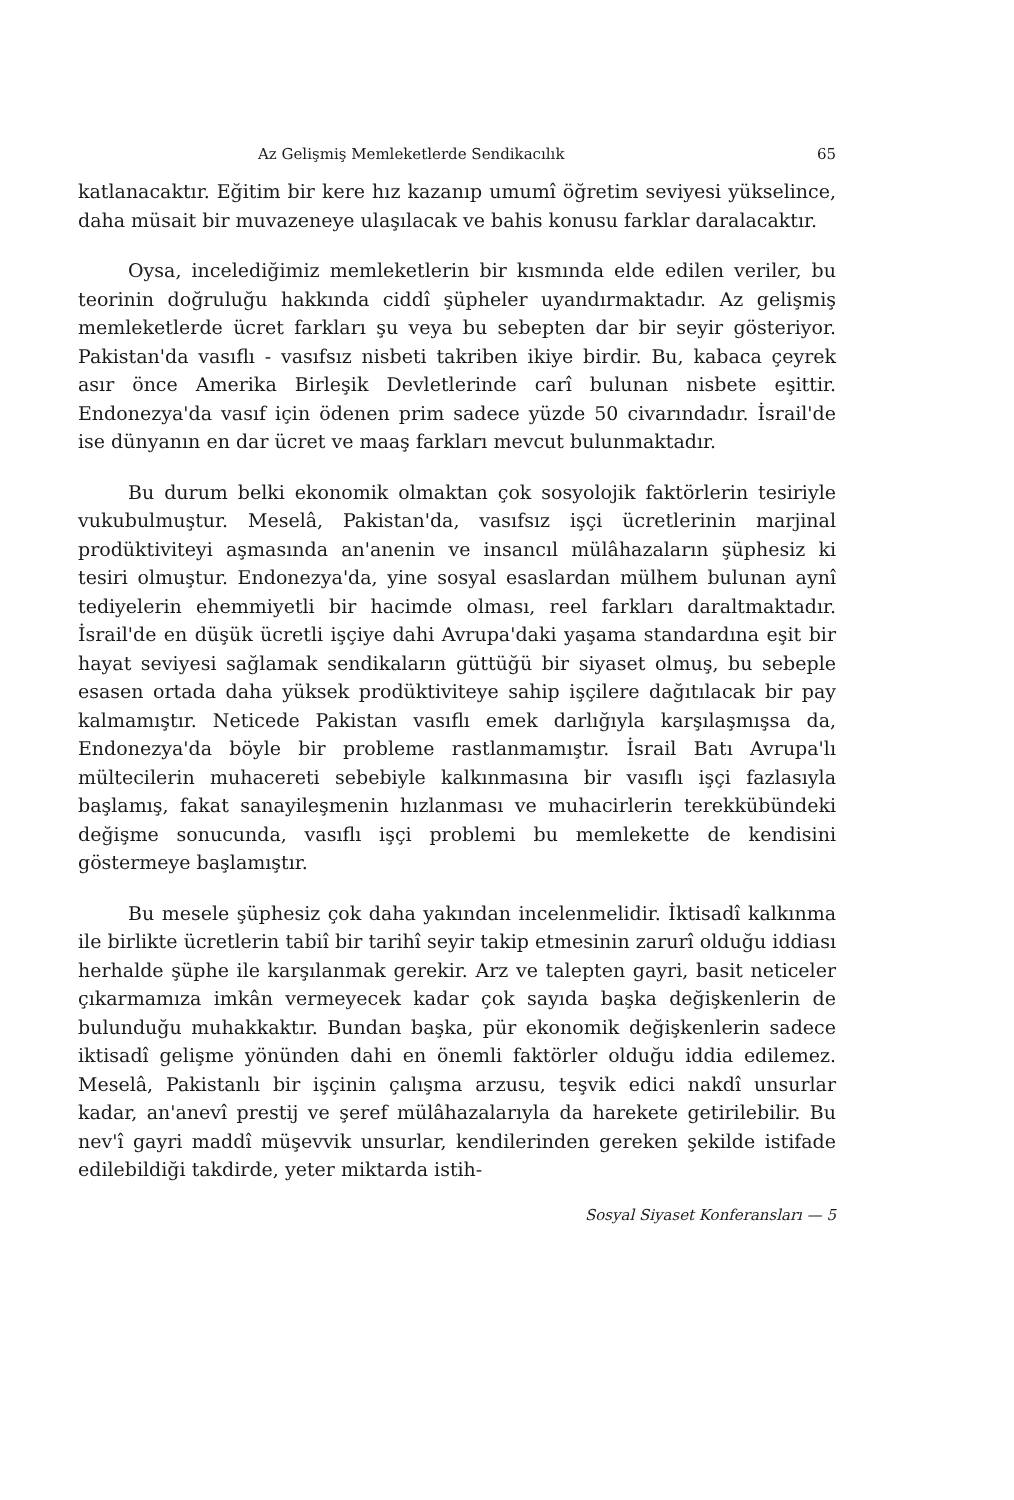Az Gelişmiş Memleketlerde Sendikacılık 65
katlanacaktır. Eğitim bir kere hız kazanıp umumî öğretim seviyesi yükselince, daha müsait bir muvazeneye ulaşılacak ve bahis konusu farklar daralacaktır.
Oysa, incelediğimiz memleketlerin bir kısmında elde edilen veriler, bu teorinin doğruluğu hakkında ciddî şüpheler uyandırmaktadır. Az gelişmiş memleketlerde ücret farkları şu veya bu sebepten dar bir seyir gösteriyor. Pakistan'da vasıflı - vasıfsız nisbeti takriben ikiye birdir. Bu, kabaca çeyrek asır önce Amerika Birleşik Devletlerinde carî bulunan nisbete eşittir. Endonezya'da vasıf için ödenen prim sadece yüzde 50 civarındadır. İsrail'de ise dünyanın en dar ücret ve maaş farkları mevcut bulunmaktadır.
Bu durum belki ekonomik olmaktan çok sosyolojik faktörlerin tesiriyle vukubulmuştur. Meselâ, Pakistan'da, vasıfsız işçi ücretlerinin marjinal prodüktiviteyi aşmasında an'anenin ve insancıl mülâhazaların şüphesiz ki tesiri olmuştur. Endonezya'da, yine sosyal esaslardan mülhem bulunan aynî tediyelerin ehemmiyetli bir hacimde olması, reel farkları daraltmaktadır. İsrail'de en düşük ücretli işçiye dahi Avrupa'daki yaşama standardına eşit bir hayat seviyesi sağlamak sendikaların güttüğü bir siyaset olmuş, bu sebeple esasen ortada daha yüksek prodüktiviteye sahip işçilere dağıtılacak bir pay kalmamıştır. Neticede Pakistan vasıflı emek darlığıyla karşılaşmışsa da, Endonezya'da böyle bir probleme rastlanmamıştır. İsrail Batı Avrupa'lı mültecilerin muhacereti sebebiyle kalkınmasına bir vasıflı işçi fazlasıyla başlamış, fakat sanayileşmenin hızlanması ve muhacirlerin terekkübündeki değişme sonucunda, vasıflı işçi problemi bu memlekette de kendisini göstermeye başlamıştır.
Bu mesele şüphesiz çok daha yakından incelenmelidir. İktisadî kalkınma ile birlikte ücretlerin tabiî bir tarihî seyir takip etmesinin zarurî olduğu iddiası herhalde şüphe ile karşılanmak gerekir. Arz ve talepten gayri, basit neticeler çıkarmamıza imkân vermeyecek kadar çok sayıda başka değişkenlerin de bulunduğu muhakkaktır. Bundan başka, pür ekonomik değişkenlerin sadece iktisadî gelişme yönünden dahi en önemli faktörler olduğu iddia edilemez. Meselâ, Pakistanlı bir işçinin çalışma arzusu, teşvik edici nakdî unsurlar kadar, an'anevî prestij ve şeref mülâhazalarıyla da harekete getirilebilir. Bu nev'î gayri maddî müşevvik unsurlar, kendilerinden gereken şekilde istifade edilebildiği takdirde, yeter miktarda istih-
Sosyal Siyaset Konferansları — 5